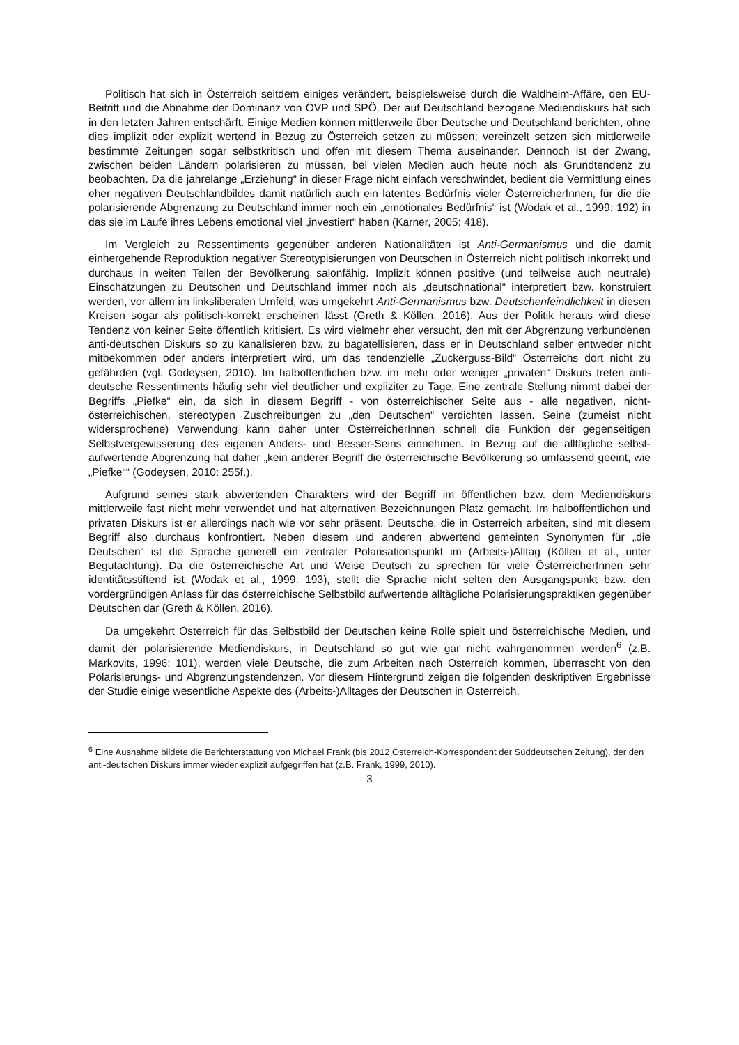Politisch hat sich in Österreich seitdem einiges verändert, beispielsweise durch die Waldheim-Affäre, den EU-Beitritt und die Abnahme der Dominanz von ÖVP und SPÖ. Der auf Deutschland bezogene Mediendiskurs hat sich in den letzten Jahren entschärft. Einige Medien können mittlerweile über Deutsche und Deutschland berichten, ohne dies implizit oder explizit wertend in Bezug zu Österreich setzen zu müssen; vereinzelt setzen sich mittlerweile bestimmte Zeitungen sogar selbstkritisch und offen mit diesem Thema auseinander. Dennoch ist der Zwang, zwischen beiden Ländern polarisieren zu müssen, bei vielen Medien auch heute noch als Grundtendenz zu beobachten. Da die jahrelange „Erziehung“ in dieser Frage nicht einfach verschwindet, bedient die Vermittlung eines eher negativen Deutschlandbildes damit natürlich auch ein latentes Bedürfnis vieler ÖsterreicherInnen, für die die polarisierende Abgrenzung zu Deutschland immer noch ein „emotionales Bedürfnis“ ist (Wodak et al., 1999: 192) in das sie im Laufe ihres Lebens emotional viel „investiert“ haben (Karner, 2005: 418).
Im Vergleich zu Ressentiments gegenüber anderen Nationalitäten ist Anti-Germanismus und die damit einhergehende Reproduktion negativer Stereotypisierungen von Deutschen in Österreich nicht politisch inkorrekt und durchaus in weiten Teilen der Bevölkerung salonfähig. Implizit können positive (und teilweise auch neutrale) Einschätzungen zu Deutschen und Deutschland immer noch als „deutschnational“ interpretiert bzw. konstruiert werden, vor allem im linksliberalen Umfeld, was umgekehrt Anti-Germanismus bzw. Deutschenfeindlichkeit in diesen Kreisen sogar als politisch-korrekt erscheinen lässt (Greth & Köllen, 2016). Aus der Politik heraus wird diese Tendenz von keiner Seite öffentlich kritisiert. Es wird vielmehr eher versucht, den mit der Abgrenzung verbundenen anti-deutschen Diskurs so zu kanalisieren bzw. zu bagatellisieren, dass er in Deutschland selber entweder nicht mitbekommen oder anders interpretiert wird, um das tendenzielle „Zuckerguss-Bild“ Österreichs dort nicht zu gefährden (vgl. Godeysen, 2010). Im halböffentlichen bzw. im mehr oder weniger „privaten“ Diskurs treten anti-deutsche Ressentiments häufig sehr viel deutlicher und expliziter zu Tage. Eine zentrale Stellung nimmt dabei der Begriffs „Piefke“ ein, da sich in diesem Begriff - von österreichischer Seite aus - alle negativen, nicht-österreichischen, stereotypen Zuschreibungen zu „den Deutschen“ verdichten lassen. Seine (zumeist nicht widersprochene) Verwendung kann daher unter ÖsterreicherInnen schnell die Funktion der gegenseitigen Selbstvergewisserung des eigenen Anders- und Besser-Seins einnehmen. In Bezug auf die alltägliche selbst-aufwertende Abgrenzung hat daher „kein anderer Begriff die österreichische Bevölkerung so umfassend geeint, wie „Piefke““ (Godeysen, 2010: 255f.).
Aufgrund seines stark abwertenden Charakters wird der Begriff im öffentlichen bzw. dem Mediendiskurs mittlerweile fast nicht mehr verwendet und hat alternativen Bezeichnungen Platz gemacht. Im halböffentlichen und privaten Diskurs ist er allerdings nach wie vor sehr präsent. Deutsche, die in Österreich arbeiten, sind mit diesem Begriff also durchaus konfrontiert. Neben diesem und anderen abwertend gemeinten Synonymen für „die Deutschen“ ist die Sprache generell ein zentraler Polarisationspunkt im (Arbeits-)Alltag (Köllen et al., unter Begutachtung). Da die österreichische Art und Weise Deutsch zu sprechen für viele ÖsterreicherInnen sehr identitätsstiftend ist (Wodak et al., 1999: 193), stellt die Sprache nicht selten den Ausgangspunkt bzw. den vordergründigen Anlass für das österreichische Selbstbild aufwertende alltägliche Polarisierungspraktiken gegenüber Deutschen dar (Greth & Köllen, 2016).
Da umgekehrt Österreich für das Selbstbild der Deutschen keine Rolle spielt und österreichische Medien, und damit der polarisierende Mediendiskurs, in Deutschland so gut wie gar nicht wahrgenommen werden<sup>6</sup> (z.B. Markovits, 1996: 101), werden viele Deutsche, die zum Arbeiten nach Österreich kommen, überrascht von den Polarisierungs- und Abgrenzungstendenzen. Vor diesem Hintergrund zeigen die folgenden deskriptiven Ergebnisse der Studie einige wesentliche Aspekte des (Arbeits-)Alltages der Deutschen in Österreich.
<sup>6</sup> Eine Ausnahme bildete die Berichterstattung von Michael Frank (bis 2012 Österreich-Korrespondent der Süddeutschen Zeitung), der den anti-deutschen Diskurs immer wieder explizit aufgegriffen hat (z.B. Frank, 1999, 2010).
3